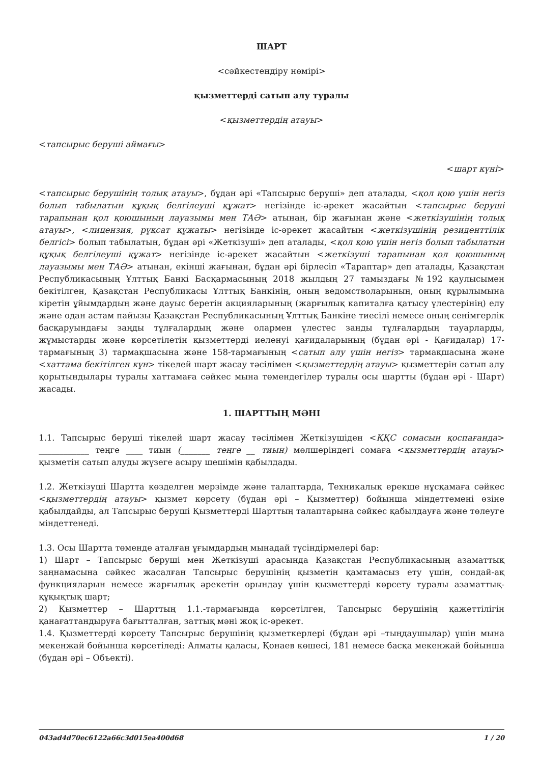ШАРТ
<сәйкестендіру нөмірі>
қызметтерді сатып алу туралы
<қызметтердің атауы>
<тапсырыс беруші аймағы>
<шарт күні>
<тапсырыс берушінің толық атауы>, бұдан әрі «Тапсырыс беруші» деп аталады, <қол қою үшін негіз болып табылатын құқық белгілеуші құжат> негізінде іс-әрекет жасайтын <тапсырыс беруші тарапынан қол қоюшының лауазымы мен ТАӘ> атынан, бір жағынан және <жеткізушінің толық атауы>, <лицензия, рұқсат құжаты> негізінде іс-әрекет жасайтын <жеткізушінің резиденттілік белгісі> болып табылатын, бұдан әрі «Жеткізуші» деп аталады, <қол қою үшін негіз болып табылатын құқық белгілеуші құжат> негізінде іс-әрекет жасайтын <жеткізуші тарапынан қол қоюшының лауазымы мен ТАӘ> атынан, екінші жағынан, бұдан әрі бірлесіп «Тараптар» деп аталады, Қазақстан Республикасының Ұлттық Банкі Басқармасының 2018 жылдың 27 тамыздағы №192 қаулысымен бекітілген, Қазақстан Республикасы Ұлттық Банкінің, оның ведомстволарының, оның құрылымына кіретін ұйымдардың және дауыс беретін акцияларының (жарғылық капиталға қатысу үлестерінің) елу және одан астам пайызы Қазақстан Республикасының Ұлттық Банкіне тиесілі немесе оның сенімгерлік басқаруындағы заңды тұлғалардың және олармен үлестес заңды тұлғалардың тауарларды, жұмыстарды және көрсетілетін қызметтерді иеленуі қағидаларының (бұдан әрі - Қағидалар) 17-тармағының 3) тармақшасына және 158-тармағының <сатып алу үшін негіз> тармақшасына және <хаттама бекітілген күн> тікелей шарт жасау тәсілімен <қызметтердің атауы> қызметтерін сатып алу қорытындылары туралы хаттамаға сәйкес мына төмендегілер туралы осы шартты (бұдан әрі - Шарт) жасады.
1. ШАРТТЫҢ МӘНІ
1.1. Тапсырыс беруші тікелей шарт жасау тәсілімен Жеткізушіден <ҚҚС сомасын қоспағанда> ____________ теңге ____ тиын (_______ теңге __ тиын) мөлшеріндегі сомаға <қызметтердің атауы> қызметін сатып алуды жүзеге асыру шешімін қабылдады.
1.2. Жеткізуші Шартта көзделген мерзімде және талаптарда, Техникалық ерекше нұсқамаға сәйкес <қызметтердің атауы> қызмет көрсету (бұдан әрі – Қызметтер) бойынша міндеттемені өзіне қабылдайды, ал Тапсырыс беруші Қызметтерді Шарттың талаптарына сәйкес қабылдауға және төлеуге міндеттенеді.
1.3. Осы Шартта төменде аталған ұғымдардың мынадай түсіндірмелері бар:
1) Шарт – Тапсырыс беруші мен Жеткізуші арасында Қазақстан Республикасының азаматтық заңнамасына сәйкес жасалған Тапсырыс берушінің қызметін қамтамасыз ету үшін, сондай-ақ функцияларын немесе жарғылық әрекетін орындау үшін қызметтерді көрсету туралы азаматтық-құқықтық шарт;
2) Қызметтер – Шарттың 1.1.-тармағында көрсетілген, Тапсырыс берушінің қажеттілігін қанағаттандыруға бағытталған, заттық мәні жоқ іс-әрекет.
1.4. Қызметтерді көрсету Тапсырыс берушінің қызметкерлері (бұдан әрі –тыңдаушылар) үшін мына мекенжай бойынша көрсетіледі: Алматы қаласы, Қонаев көшесі, 181 немесе басқа мекенжай бойынша (бұдан әрі – Объекті).
043ad4d70ec6122a66c3d015ea400d68 1 / 20